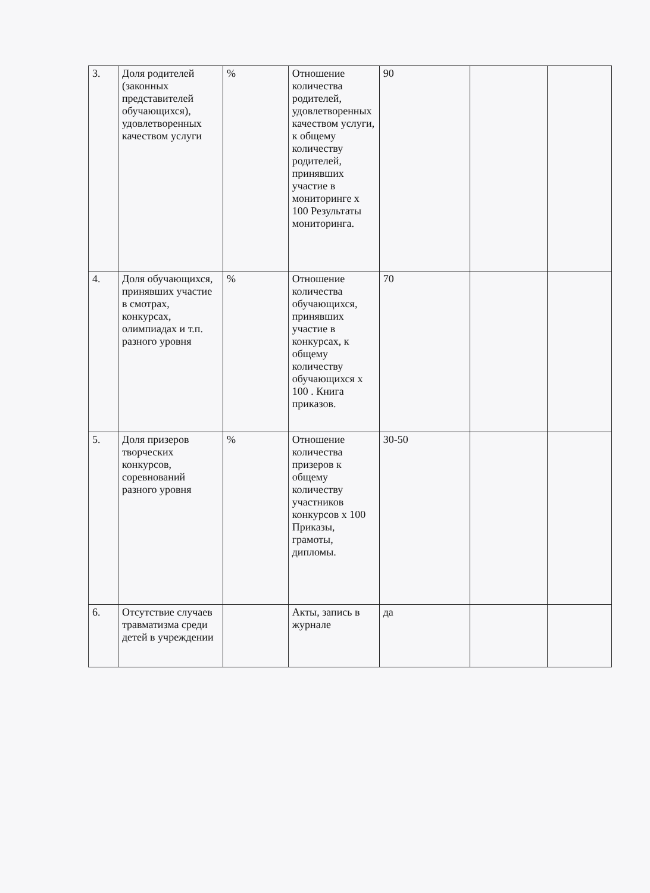| 3. | Доля родителей (законных представителей обучающихся), удовлетворенных качеством услуги | % | Отношение количества родителей, удовлетворенных качеством услуги, к общему количеству родителей, принявших участие в мониторинге х 100 Результаты мониторинга. | 90 | | |
| 4. | Доля обучающихся, принявших участие в смотрах, конкурсах, олимпиадах и т.п. разного уровня | % | Отношение количества обучающихся, принявших участие в конкурсах, к общему количеству обучающихся х 100 . Книга приказов. | 70 | | |
| 5. | Доля призеров творческих конкурсов, соревнований разного уровня | % | Отношение количества призеров к общему количеству участников конкурсов х 100 Приказы, грамоты, дипломы. | 30-50 | | |
| 6. | Отсутствие случаев травматизма среди детей в учреждении | | Акты, запись в журнале | да | | |